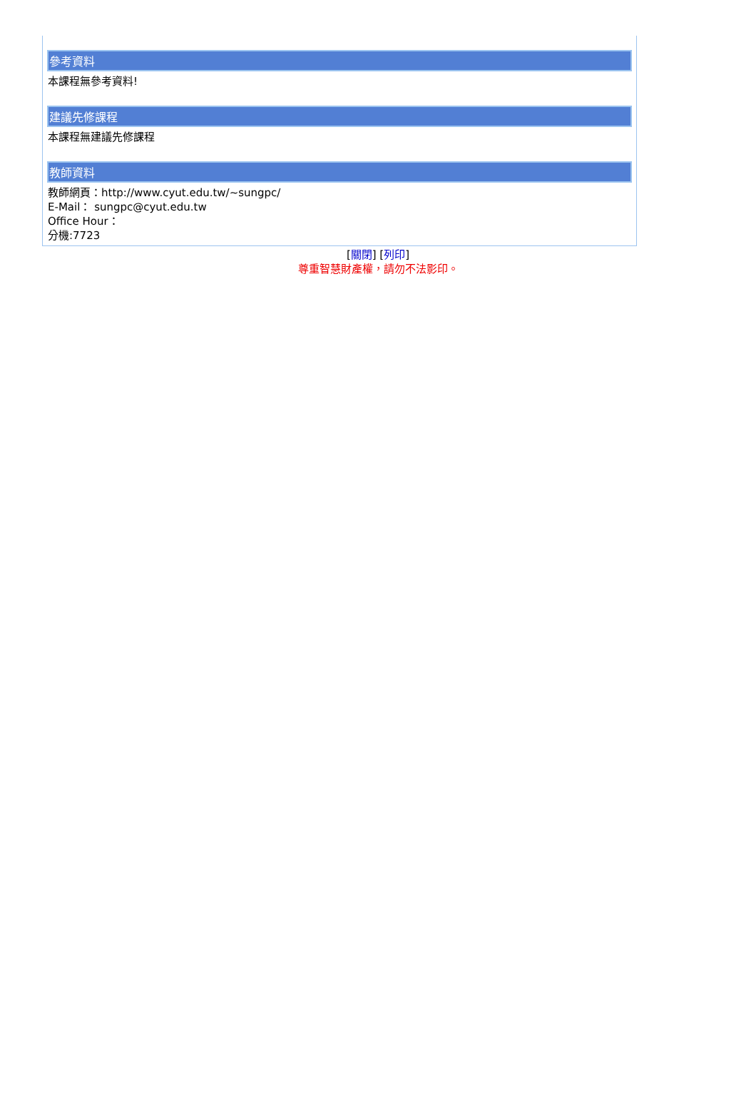參考資料
本課程無參考資料!
建議先修課程
本課程無建議先修課程
教師資料
教師網頁：http://www.cyut.edu.tw/~sungpc/
E-Mail： sungpc@cyut.edu.tw
Office Hour：
分機:7723
[關閉] [列印]
尊重智慧財產權，請勿不法影印。